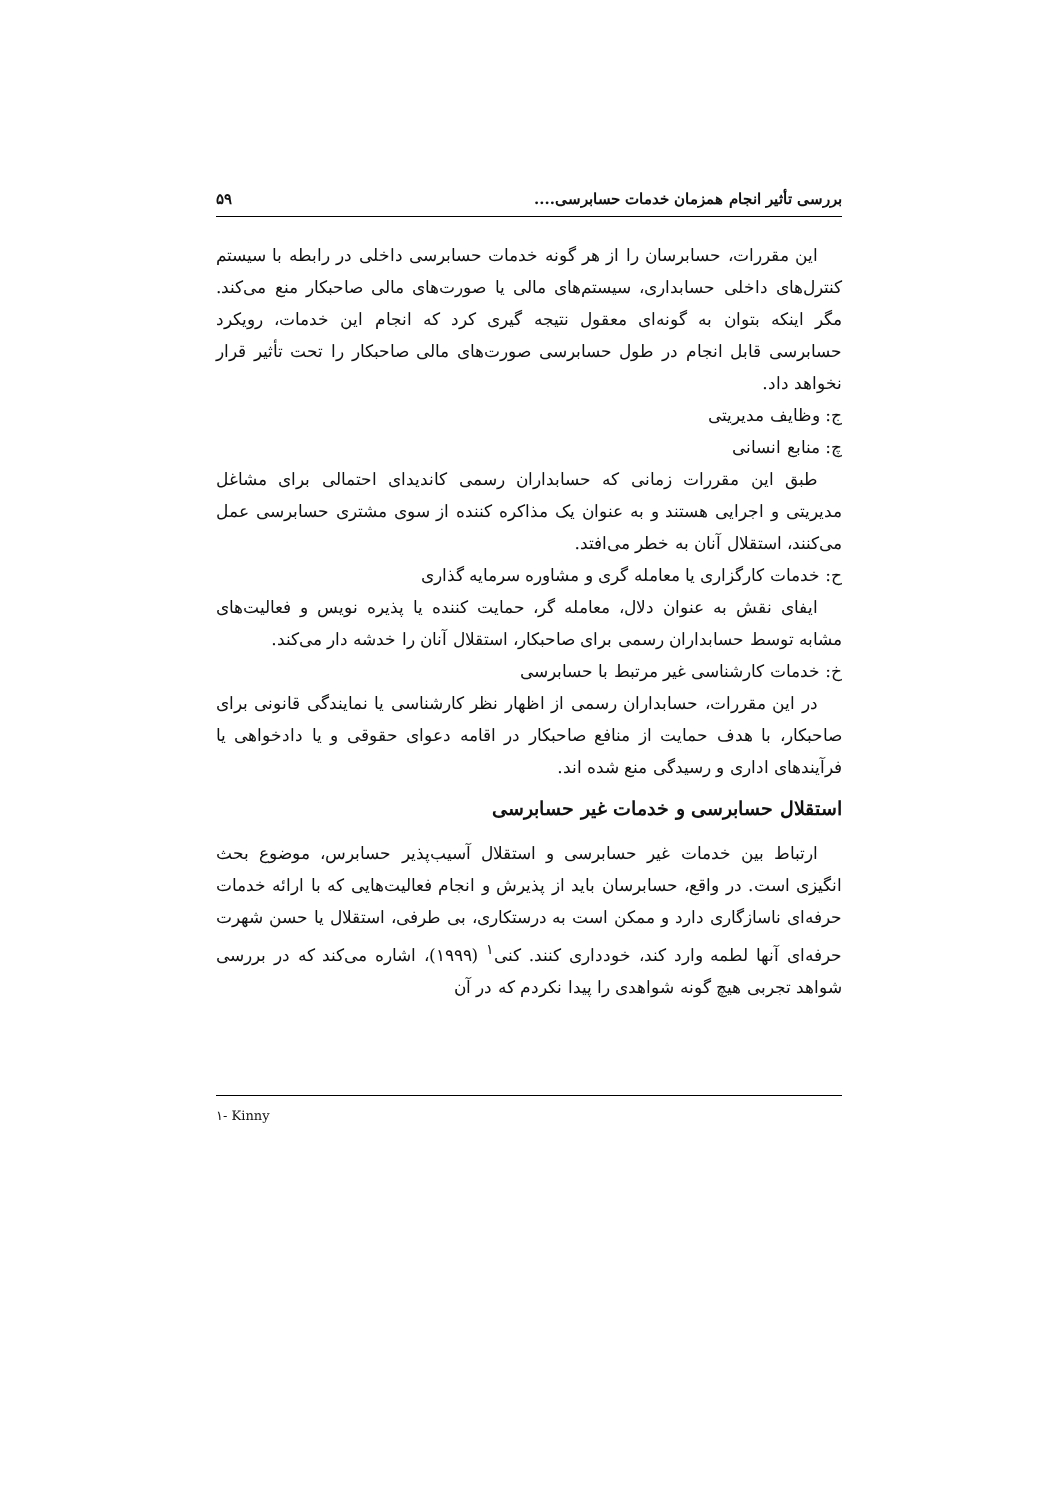بررسی تأثیر انجام همزمان خدمات حسابرسی.... ۵۹
این مقررات، حسابرسان را از هر گونه خدمات حسابرسی داخلی در رابطه با سیستم کنترل‌های داخلی حسابداری، سیستم‌های مالی یا صورت‌های مالی صاحبکار منع می‌کند. مگر اینکه بتوان به گونه‌ای معقول نتیجه گیری کرد که انجام این خدمات، رویکرد حسابرسی قابل انجام در طول حسابرسی صورت‌های مالی صاحبکار را تحت تأثیر قرار نخواهد داد.
ج: وظایف مدیریتی
چ: منابع انسانی
طبق این مقررات زمانی که حسابداران رسمی کاندیدای احتمالی برای مشاغل مدیریتی و اجرایی هستند و به عنوان یک مذاکره کننده از سوی مشتری حسابرسی عمل می‌کنند، استقلال آنان به خطر می‌افتد.
ح: خدمات کارگزاری یا معامله گری و مشاوره سرمایه گذاری
ایفای نقش به عنوان دلال، معامله گر، حمایت کننده یا پذیره نویس و فعالیت‌های مشابه توسط حسابداران رسمی برای صاحبکار، استقلال آنان را خدشه دار می‌کند.
خ: خدمات کارشناسی غیر مرتبط با حسابرسی
در این مقررات، حسابداران رسمی از اظهار نظر کارشناسی یا نمایندگی قانونی برای صاحبکار، با هدف حمایت از منافع صاحبکار در اقامه دعوای حقوقی و یا دادخواهی یا فرآیندهای اداری و رسیدگی منع شده اند.
استقلال حسابرسی و خدمات غیر حسابرسی
ارتباط بین خدمات غیر حسابرسی و استقلال آسیب‌پذیر حسابرس، موضوع بحث انگیزی است. در واقع، حسابرسان باید از پذیرش و انجام فعالیت‌هایی که با ارائه خدمات حرفه‌ای ناسازگاری دارد و ممکن است به درستکاری، بی طرفی، استقلال یا حسن شهرت حرفه‌ای آنها لطمه وارد کند، خودداری کنند. کنی<sup>۱</sup> (۱۹۹۹)، اشاره می‌کند که در بررسی شواهد تجربی هیچ گونه شواهدی را پیدا نکردم که در آن
۱- Kinny